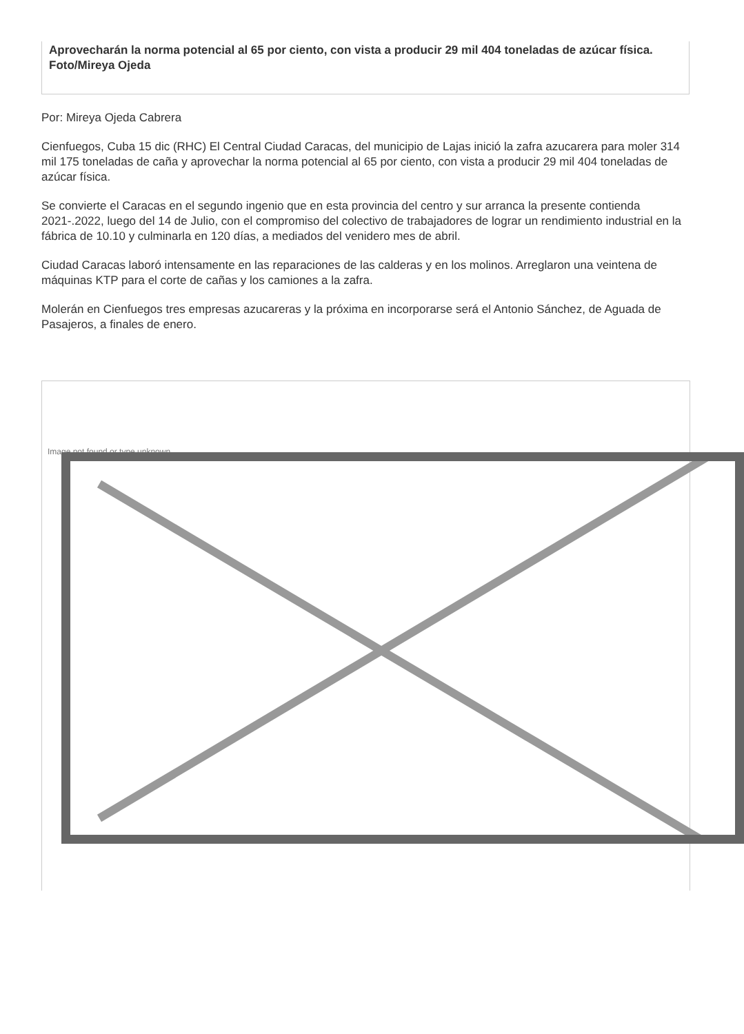Aprovecharán la norma potencial al 65 por ciento, con vista a producir 29 mil 404 toneladas de azúcar física. Foto/Mireya Ojeda
Por: Mireya Ojeda Cabrera
Cienfuegos, Cuba 15 dic (RHC) El Central Ciudad Caracas, del municipio de Lajas inició la zafra azucarera para moler 314 mil 175 toneladas de caña y aprovechar la norma potencial al 65 por ciento, con vista a producir 29 mil 404 toneladas de azúcar física.
Se convierte el Caracas en el segundo ingenio que en esta provincia del centro y sur arranca la presente contienda 2021-.2022, luego del 14 de Julio, con el compromiso del colectivo de trabajadores de lograr un rendimiento industrial en la fábrica de 10.10 y culminarla en 120 días, a mediados del venidero mes de abril.
Ciudad Caracas laboró intensamente en las reparaciones de las calderas y en los molinos. Arreglaron una veintena de máquinas KTP para el corte de cañas y los camiones a la zafra.
Molerán en Cienfuegos tres empresas azucareras y la próxima en incorporarse será el Antonio Sánchez, de Aguada de Pasajeros, a finales de enero.
Image not found or type unknown